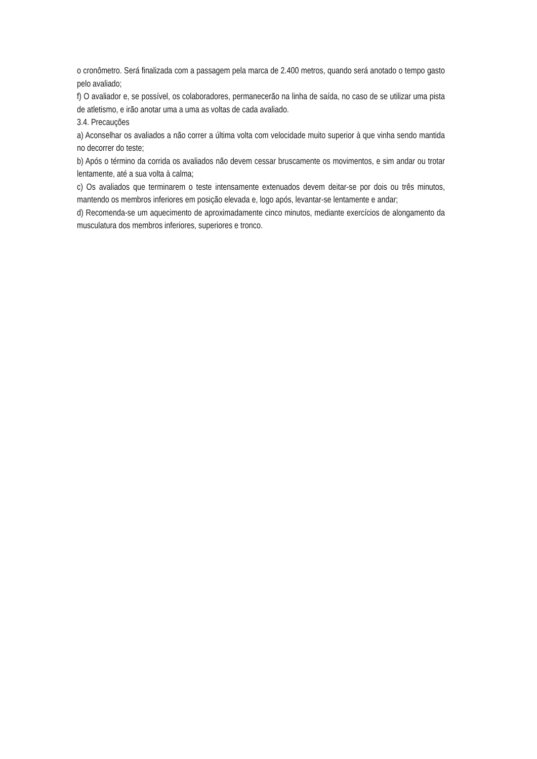o cronômetro. Será finalizada com a passagem pela marca de 2.400 metros, quando será anotado o tempo gasto pelo avaliado;
f) O avaliador e, se possível, os colaboradores, permanecerão na linha de saída, no caso de se utilizar uma pista de atletismo, e irão anotar uma a uma as voltas de cada avaliado.
3.4. Precauções
a) Aconselhar os avaliados a não correr a última volta com velocidade muito superior à que vinha sendo mantida no decorrer do teste;
b) Após o término da corrida os avaliados não devem cessar bruscamente os movimentos, e sim andar ou trotar lentamente, até a sua volta à calma;
c) Os avaliados que terminarem o teste intensamente extenuados devem deitar-se por dois ou três minutos, mantendo os membros inferiores em posição elevada e, logo após, levantar-se lentamente e andar;
d) Recomenda-se um aquecimento de aproximadamente cinco minutos, mediante exercícios de alongamento da musculatura dos membros inferiores, superiores e tronco.